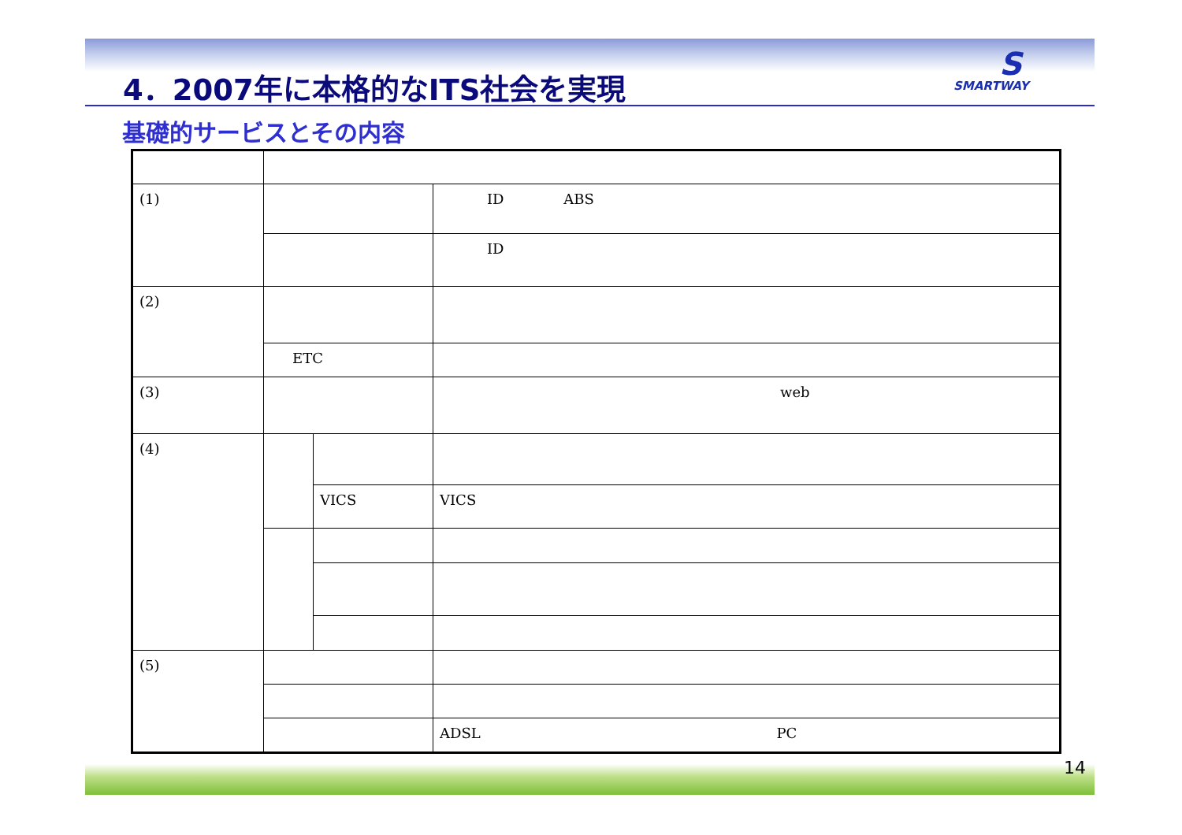4．2007年に本格的なITS社会を実現
S
SMARTWAY
基礎的サービスとその内容
| (1) | | | ID ABS |
| | | | ID |
| (2) | | | |
| | ETC | | |
| (3) | | | web |
| (4) | | | |
| | | VICS | VICS |
| (5) | | | |
| | | | ADSL PC |
14